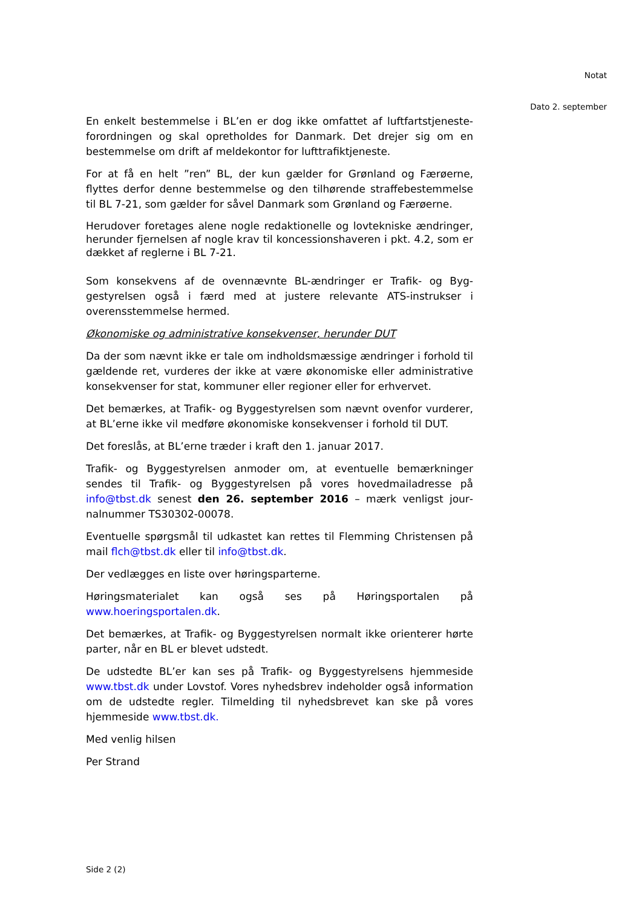Notat
Dato 2. september
En enkelt bestemmelse i BL’en er dog ikke omfattet af luftfartstjeneste­forordningen og skal opretholdes for Danmark. Det drejer sig om en bestemmelse om drift af meldekontor for lufttrafiktjeneste.
For at få en helt ”ren” BL, der kun gælder for Grønland og Færøerne, flyttes derfor denne bestemmelse og den tilhørende straffebestemmelse til BL 7-21, som gælder for såvel Danmark som Grønland og Færøerne.
Herudover foretages alene nogle redaktionelle og lovtekniske ændrin­ger, herunder fjernelsen af nogle krav til koncessionshaveren i pkt. 4.2, som er dækket af reglerne i BL 7-21.
Som konsekvens af de ovennævnte BL-ændringer er Trafik- og Byg­gestyrelsen også i færd med at justere relevante ATS-instrukser i overensstemmelse hermed.
Økonomiske og administrative konsekvenser, herunder DUT
Da der som nævnt ikke er tale om indholdsmæssige ændringer i for­hold til gældende ret, vurderes der ikke at være økonomiske eller ad­ministrative konsekvenser for stat, kommuner eller regioner eller for erhvervet.
Det bemærkes, at Trafik- og Byggestyrelsen som nævnt ovenfor vur­derer, at BL’erne ikke vil medføre økonomiske konsekvenser i forhold til DUT.
Det foreslås, at BL’erne træder i kraft den 1. januar 2017.
Trafik- og Byggestyrelsen anmoder om, at eventuelle bemærkninger sendes til Trafik- og Byggestyrelsen på vores hovedmailadresse på info@tbst.dk senest den 26. september 2016 – mærk venligst jour­nalnummer TS30302-00078.
Eventuelle spørgsmål til udkastet kan rettes til Flemming Christensen på mail flch@tbst.dk eller til info@tbst.dk.
Der vedlægges en liste over høringsparterne.
Høringsmaterialet kan også ses på Høringsportalen på www.hoeringsportalen.dk.
Det bemærkes, at Trafik- og Byggestyrelsen normalt ikke orienterer hørte parter, når en BL er blevet udstedt.
De udstedte BL’er kan ses på Trafik- og Byggestyrelsens hjemmeside www.tbst.dk under Lovstof. Vores nyhedsbrev indeholder også infor­mation om de udstedte regler. Tilmelding til nyhedsbrevet kan ske på vores hjemmeside www.tbst.dk.
Med venlig hilsen
Per Strand
Side 2 (2)